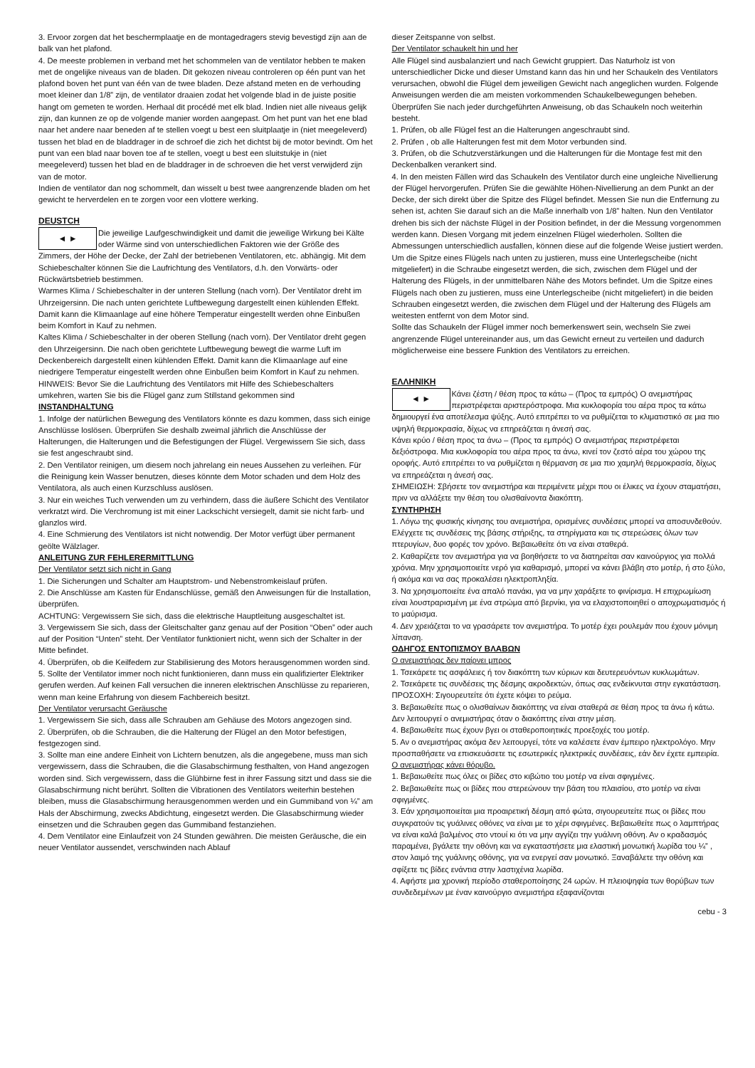3. Ervoor zorgen dat het beschermplaatje en de montagedragers stevig bevestigd zijn aan de balk van het plafond.
4. De meeste problemen in verband met het schommelen van de ventilator hebben te maken met de ongelijke niveaus van de bladen. Dit gekozen niveau controleren op één punt van het plafond boven het punt van één van de twee bladen. Deze afstand meten en de verhouding moet kleiner dan 1/8” zijn, de ventilator draaien zodat het volgende blad in de juiste positie hangt om gemeten te worden. Herhaal dit procédé met elk blad. Indien niet alle niveaus gelijk zijn, dan kunnen ze op de volgende manier worden aangepast. Om het punt van het ene blad naar het andere naar beneden af te stellen voegt u best een sluitplaatje in (niet meegeleverd) tussen het blad en de bladdrager in de schroef die zich het dichtst bij de motor bevindt. Om het punt van een blad naar boven toe af te stellen, voegt u best een sluitstukje in (niet meegeleverd) tussen het blad en de bladdrager in de schroeven die het verst verwijderd zijn van de motor.
Indien de ventilator dan nog schommelt, dan wisselt u best twee aangrenzende bladen om het gewicht te herverdelen en te zorgen voor een vlottere werking.
DEUSTCH
◄ ►
Die jeweilige Laufgeschwindigkeit und damit die jeweilige Wirkung bei Kälte oder Wärme sind von unterschiedlichen Faktoren wie der Größe des Zimmers, der Höhe der Decke, der Zahl der betriebenen Ventilatoren, etc. abhängig. Mit dem Schiebeschalter können Sie die Laufrichtung des Ventilators, d.h. den Vorwärts- oder Rückwärtsbetrieb bestimmen.
Warmes Klima / Schiebeschalter in der unteren Stellung (nach vorn). Der Ventilator dreht im Uhrzeigersinn. Die nach unten gerichtete Luftbewegung dargestellt einen kühlenden Effekt. Damit kann die Klimaanlage auf eine höhere Temperatur eingestellt werden ohne Einbußen beim Komfort in Kauf zu nehmen.
Kaltes Klima / Schiebeschalter in der oberen Stellung (nach vorn). Der Ventilator dreht gegen den Uhrzeigersinn. Die nach oben gerichtete Luftbewegung bewegt die warme Luft im Deckenbereich dargestellt einen kühlenden Effekt. Damit kann die Klimaanlage auf eine niedrigere Temperatur eingestellt werden ohne Einbußen beim Komfort in Kauf zu nehmen.
HINWEIS: Bevor Sie die Laufrichtung des Ventilators mit Hilfe des Schiebeschalters umkehren, warten Sie bis die Flügel ganz zum Stillstand gekommen sind
INSTANDHALTUNG
1. Infolge der natürlichen Bewegung des Ventilators könnte es dazu kommen, dass sich einige Anschlüsse loslösen. Überprüfen Sie deshalb zweimal jährlich die Anschlüsse der Halterungen, die Halterungen und die Befestigungen der Flügel. Vergewissern Sie sich, dass sie fest angeschraubt sind.
2. Den Ventilator reinigen, um diesem noch jahrelang ein neues Aussehen zu verleihen. Für die Reinigung kein Wasser benutzen, dieses könnte dem Motor schaden und dem Holz des Ventilatora, als auch einen Kurzschluss auslösen.
3. Nur ein weiches Tuch verwenden um zu verhindern, dass die äußere Schicht des Ventilator verkratzt wird. Die Verchromung ist mit einer Lackschicht versiegelt, damit sie nicht farb- und glanzlos wird.
4. Eine Schmierung des Ventilators ist nicht notwendig. Der Motor verfügt über permanent geölte Wälzlager.
ANLEITUNG ZUR FEHLERERMITTLUNG
Der Ventilator setzt sich nicht in Gang
1. Die Sicherungen und Schalter am Hauptstrom- und Nebenstromkeislauf prüfen.
2. Die Anschlüsse am Kasten für Endanschlüsse, gemäß den Anweisungen für die Installation, überprüfen.
ACHTUNG: Vergewissern Sie sich, dass die elektrische Hauptleitung ausgeschaltet ist.
3. Vergewissern Sie sich, dass der Gleitschalter ganz genau auf der Position “Oben” oder auch auf der Position “Unten” steht. Der Ventilator funktioniert nicht, wenn sich der Schalter in der Mitte befindet.
4. Überprüfen, ob die Keilfedern zur Stabilisierung des Motors herausgenommen worden sind.
5. Sollte der Ventilator immer noch nicht funktionieren, dann muss ein qualifizierter Elektriker gerufen werden. Auf keinen Fall versuchen die inneren elektrischen Anschlüsse zu reparieren, wenn man keine Erfahrung von diesem Fachbereich besitzt.
Der Ventilator verursacht Geräusche
1. Vergewissern Sie sich, dass alle Schrauben am Gehäuse des Motors angezogen sind.
2. Überprüfen, ob die Schrauben, die die Halterung der Flügel an den Motor befestigen, festgezogen sind.
3. Sollte man eine andere Einheit von Lichtern benutzen, als die angegebene, muss man sich vergewissern, dass die Schrauben, die die Glasabschirmung festhalten, von Hand angezogen worden sind. Sich vergewissern, dass die Glühbirne fest in ihrer Fassung sitzt und dass sie die Glasabschirmung nicht berührt. Sollten die Vibrationen des Ventilators weiterhin bestehen bleiben, muss die Glasabschirmung herausgenommen werden und ein Gummiband von ¼” am Hals der Abschirmung, zwecks Abdichtung, eingesetzt werden. Die Glasabschirmung wieder einsetzen und die Schrauben gegen das Gummiband festanziehen.
4. Dem Ventilator eine Einlaufzeit von 24 Stunden gewähren. Die meisten Geräusche, die ein neuer Ventilator aussendet, verschwinden nach Ablauf
dieser Zeitspanne von selbst.
Der Ventilator schaukelt hin und her
Alle Flügel sind ausbalanziert und nach Gewicht gruppiert. Das Naturholz ist von unterschiedlicher Dicke und dieser Umstand kann das hin und her Schaukeln des Ventilators verursachen, obwohl die Flügel dem jeweiligen Gewicht nach angeglichen wurden. Folgende Anweisungen werden die am meisten vorkommenden Schaukelbewegungen beheben. Überprüfen Sie nach jeder durchgeführten Anweisung, ob das Schaukeln noch weiterhin besteht.
1. Prüfen, ob alle Flügel fest an die Halterungen angeschraubt sind.
2. Prüfen , ob alle Halterungen fest mit dem Motor verbunden sind.
3. Prüfen, ob die Schutzverstärkungen und die Halterungen für die Montage fest mit den Deckenbalken verankert sind.
4. In den meisten Fällen wird das Schaukeln des Ventilator durch eine ungleiche Nivellierung der Flügel hervorgerufen. Prüfen Sie die gewählte Höhen-Nivellierung an dem Punkt an der Decke, der sich direkt über die Spitze des Flügel befindet. Messen Sie nun die Entfernung zu sehen ist, achten Sie darauf sich an die Maße innerhalb von 1/8” halten. Nun den Ventilator drehen bis sich der nächste Flügel in der Position befindet, in der die Messung vorgenommen werden kann. Diesen Vorgang mit jedem einzelnen Flügel wiederholen. Sollten die Abmessungen unterschiedlich ausfallen, können diese auf die folgende Weise justiert werden. Um die Spitze eines Flügels nach unten zu justieren, muss eine Unterlegscheibe (nicht mitgeliefert) in die Schraube eingesetzt werden, die sich, zwischen dem Flügel und der Halterung des Flügels, in der unmittelbaren Nähe des Motors befindet. Um die Spitze eines Flügels nach oben zu justieren, muss eine Unterlegscheibe (nicht mitgeliefert) in die beiden Schrauben eingesetzt werden, die zwischen dem Flügel und der Halterung des Flügels am weitesten entfernt von dem Motor sind.
Sollte das Schaukeln der Flügel immer noch bemerkenswert sein, wechseln Sie zwei angrenzende Flügel untereinander aus, um das Gewicht erneut zu verteilen und dadurch möglicherweise eine bessere Funktion des Ventilators zu erreichen.
ΕΛΛΗΝΙΚΗ
◄ ►
Κάνει ζέστη / θέση προς τα κάτω – (Προς τα εμπρός) Ο ανεμιστήρας περιστρέφεται αριστερόστροφα. Μια κυκλοφορία του αέρα προς τα κάτω δημιουργεί ένα αποτέλεσμα ψύξης. Αυτό επιτρέπει το να ρυθμίζεται το κλιματιστικό σε μια πιο υψηλή θερμοκρασία, δίχως να επηρεάζεται η άνεσή σας.
Κάνει κρύο / θέση προς τα άνω – (Προς τα εμπρός) Ο ανεμιστήρας περιστρέφεται δεξιόστροφα. Μια κυκλοφορία του αέρα προς τα άνω, κινεί τον ζεστό αέρα του χώρου της οροφής. Αυτό επιτρέπει το να ρυθμίζεται η θέρμανση σε μια πιο χαμηλή θερμοκρασία, δίχως να επηρεάζεται η άνεσή σας.
ΣΗΜΕΙΩΣΗ: Σβήσετε τον ανεμιστήρα και περιμένετε μέχρι που οι έλικες να έχουν σταματήσει, πριν να αλλάξετε την θέση του ολισθαίνοντα διακόπτη.
ΣΥΝΤΗΡΗΣΗ
1. Λόγω της φυσικής κίνησης του ανεμιστήρα, ορισμένες συνδέσεις μπορεί να αποσυνδεθούν. Ελέγχετε τις συνδέσεις της βάσης στήριξης, τα στηρίγματα και τις στερεώσεις όλων των πτερυγίων, δυο φορές τον χρόνο. Βεβαιωθείτε ότι να είναι σταθερά.
2. Καθαρίζετε τον ανεμιστήρα για να βοηθήσετε το να διατηρείται σαν καινούργιος για πολλά χρόνια. Μην χρησιμοποιείτε νερό για καθαρισμό, μπορεί να κάνει βλάβη στο μοτέρ, ή στο ξύλο, ή ακόμα και να σας προκαλέσει ηλεκτροπληξία.
3. Να χρησιμοποιείτε ένα απαλό πανάκι, για να μην χαράξετε το φινίρισμα. Η επιχρωμίωση είναι λουστραρισμένη με ένα στρώμα από βερνίκι, για να ελαχιστοποιηθεί ο αποχρωματισμός ή το μαύρισμα.
4. Δεν χρειάζεται το να γρασάρετε τον ανεμιστήρα. Το μοτέρ έχει ρουλεμάν που έχουν μόνιμη λίπανση.
ΟΔΗΓΟΣ ΕΝΤΟΠΙΣΜΟΥ ΒΛΑΒΩΝ
Ο ανεμιστήρας δεν παίρνει μπρος
1. Τσεκάρετε τις ασφάλειες ή τον διακόπτη των κύριων και δευτερευόντων κυκλωμάτων.
2. Τσεκάρετε τις συνδέσεις της δέσμης ακροδεκτών, όπως σας ενδείκνυται στην εγκατάσταση.
ΠΡΟΣΟΧΗ: Σιγουρευτείτε ότι έχετε κόψει το ρεύμα.
3. Βεβαιωθείτε πως ο ολισθαίνων διακόπτης να είναι σταθερά σε θέση προς τα άνω ή κάτω. Δεν λειτουργεί ο ανεμιστήρας όταν ο διακόπτης είναι στην μέση.
4. Βεβαιωθείτε πως έχουν βγει οι σταθεροποιητικές προεξοχές του μοτέρ.
5. Αν ο ανεμιστήρας ακόμα δεν λειτουργεί, τότε να καλέσετε έναν έμπειρο ηλεκτρολόγο. Μην προσπαθήσετε να επισκευάσετε τις εσωτερικές ηλεκτρικές συνδέσεις, εάν δεν έχετε εμπειρία.
Ο ανεμιστήρας κάνει θόρυβο.
1. Βεβαιωθείτε πως όλες οι βίδες στο κιβώτιο του μοτέρ να είναι σφιγμένες.
2. Βεβαιωθείτε πως οι βίδες που στερεώνουν την βάση του πλαισίου, στο μοτέρ να είναι σφιγμένες.
3. Εάν χρησιμοποιείται μια προαιρετική δέσμη από φώτα, σιγουρευτείτε πως οι βίδες που συγκρατούν τις γυάλινες οθόνες να είναι με το χέρι σφιγμένες. Βεβαιωθείτε πως ο λαμπτήρας να είναι καλά βαλμένος στο ντουί κι ότι να μην αγγίζει την γυάλινη οθόνη. Αν ο κραδασμός παραμένει, βγάλετε την οθόνη και να εγκαταστήσετε μια ελαστική μονωτική λωρίδα του ¼” , στον λαιμό της γυάλινης οθόνης, για να ενεργεί σαν μονωτικό. Ξαναβάλετε την οθόνη και σφίξετε τις βίδες ενάντια στην λαστιχένια λωρίδα.
4. Αφήστε μια χρονική περίοδο σταθεροποίησης 24 ωρών. Η πλειοψηφία των θορύβων των συνδεδεμένων με έναν καινούργιο ανεμιστήρα εξαφανίζονται
cebu - 3